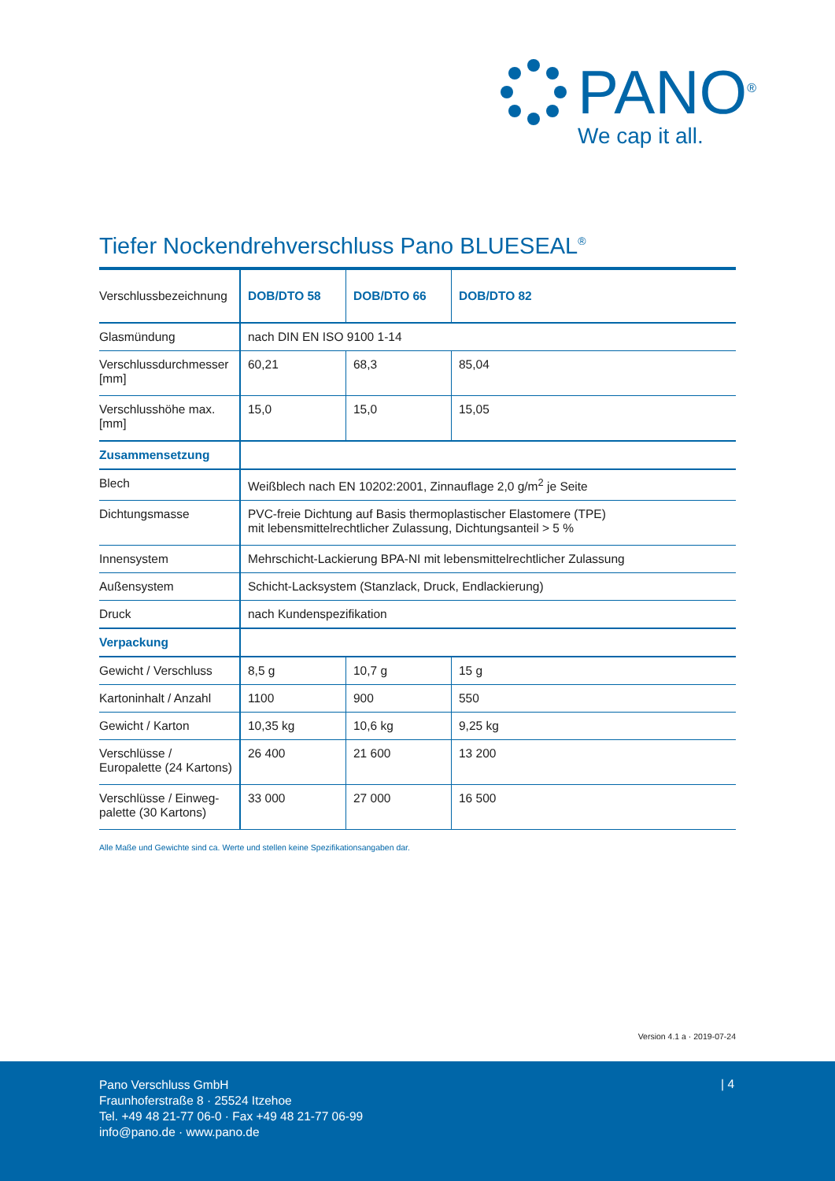PANO<sup>®</sup>
We cap it all.
Tiefer Nockendrehverschluss Pano BLUESEAL<sup>®</sup>
| Verschlussbezeichnung | DOB/DTO 58 | DOB/DTO 66 | DOB/DTO 82 |
| --- | --- | --- | --- |
| Glasmündung | nach DIN EN ISO 9100 1-14 | | |
| Verschlussdurchmesser [mm] | 60,21 | 68,3 | 85,04 |
| Verschlusshöhe max. [mm] | 15,0 | 15,0 | 15,05 |
| Zusammensetzung | | | |
| Blech | Weißblech nach EN 10202:2001, Zinnauflage 2,0 g/m<sup>2</sup> je Seite | | |
| Dichtungsmasse | PVC-freie Dichtung auf Basis thermoplastischer Elastomere (TPE) mit lebensmittelrechtlicher Zulassung, Dichtungsanteil > 5 % | | |
| Innensystem | Mehrschicht-Lackierung BPA-NI mit lebensmittelrechtlicher Zulassung | | |
| Außensystem | Schicht-Lacksystem (Stanzlack, Druck, Endlackierung) | | |
| Druck | nach Kundenspezifikation | | |
| Verpackung | | | |
| Gewicht / Verschluss | 8,5 g | 10,7 g | 15 g |
| Kartoninhalt / Anzahl | 1100 | 900 | 550 |
| Gewicht / Karton | 10,35 kg | 10,6 kg | 9,25 kg |
| Verschlüsse / Europalette (24 Kartons) | 26 400 | 21 600 | 13 200 |
| Verschlüsse / Einweg-palette (30 Kartons) | 33 000 | 27 000 | 16 500 |
Alle Maße und Gewichte sind ca. Werte und stellen keine Spezifikationsangaben dar.
Version 4.1 a · 2019-07-24
Pano Verschluss GmbH
Fraunhoferstraße 8 · 25524 Itzehoe
Tel. +49 48 21-77 06-0 · Fax +49 48 21-77 06-99
info@pano.de · www.pano.de
| 4